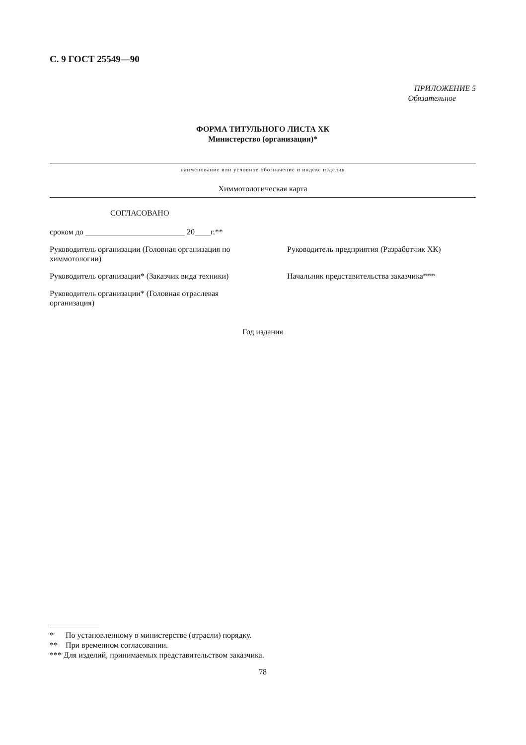С. 9 ГОСТ 25549—90
ПРИЛОЖЕНИЕ 5
Обязательное
ФОРМА ТИТУЛЬНОГО ЛИСТА ХК
Министерство (организация)*
наименование или условное обозначение и индекс изделия
Химмотологическая карта
СОГЛАСОВАНО
сроком до _________________________ 20____г.**
Руководитель организации (Головная организация по химмотологии)
Руководитель предприятия (Разработчик ХК)
Руководитель организации* (Заказчик вида техники)
Начальник представительства заказчика***
Руководитель организации* (Головная отраслевая организация)
Год издания
* По установленному в министерстве (отрасли) порядку.
** При временном согласовании.
*** Для изделий, принимаемых представительством заказчика.
78